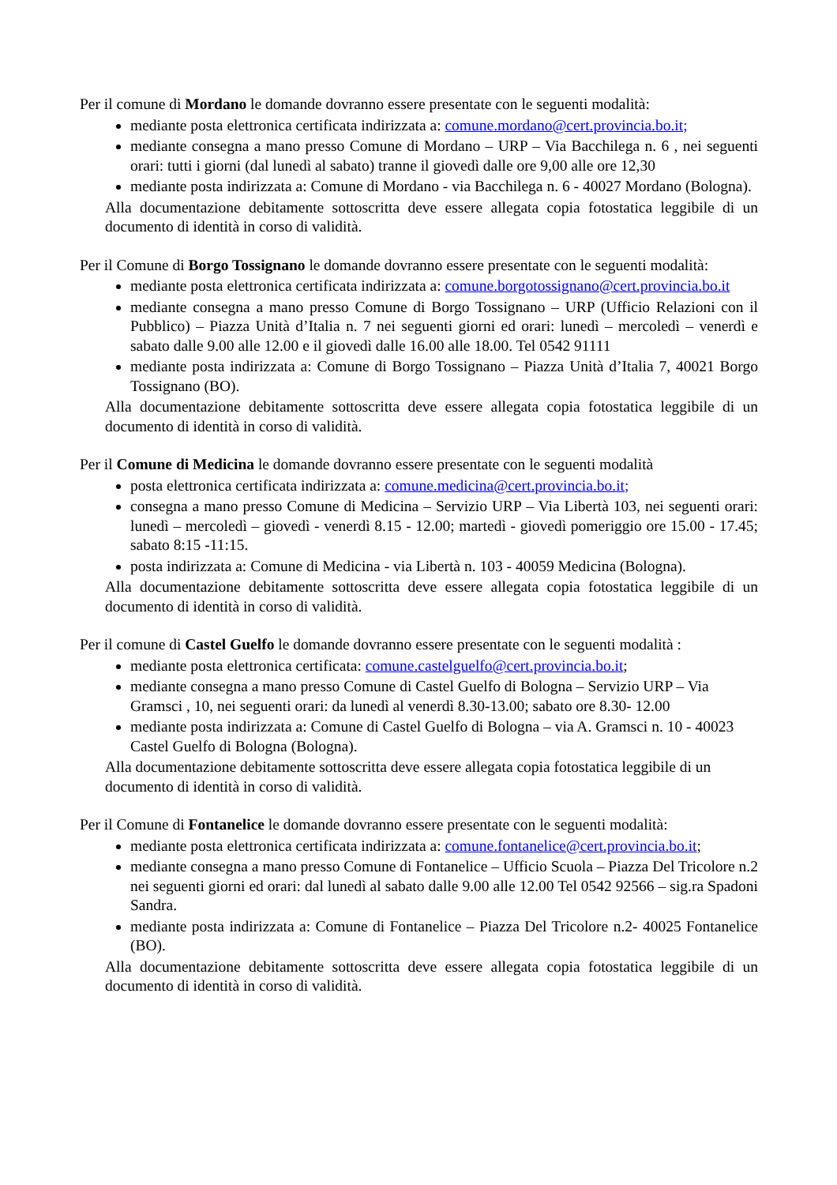Per il comune di Mordano le domande dovranno essere presentate con le seguenti modalità:
mediante posta elettronica certificata indirizzata a: comune.mordano@cert.provincia.bo.it;
mediante consegna a mano presso Comune di Mordano – URP – Via Bacchilega n. 6 , nei seguenti orari: tutti i giorni (dal lunedì al sabato) tranne il giovedì dalle ore 9,00 alle ore 12,30
mediante posta indirizzata a: Comune di Mordano - via Bacchilega n. 6 - 40027 Mordano (Bologna).
Alla documentazione debitamente sottoscritta deve essere allegata copia fotostatica leggibile di un documento di identità in corso di validità.
Per il Comune di Borgo Tossignano le domande dovranno essere presentate con le seguenti modalità:
mediante posta elettronica certificata indirizzata a: comune.borgotossignano@cert.provincia.bo.it
mediante consegna a mano presso Comune di Borgo Tossignano – URP (Ufficio Relazioni con il Pubblico) – Piazza Unità d’Italia n. 7 nei seguenti giorni ed orari: lunedì – mercoledì – venerdì e sabato dalle 9.00 alle 12.00 e il giovedì dalle 16.00 alle 18.00. Tel 0542 91111
mediante posta indirizzata a: Comune di Borgo Tossignano – Piazza Unità d’Italia 7, 40021 Borgo Tossignano (BO).
Alla documentazione debitamente sottoscritta deve essere allegata copia fotostatica leggibile di un documento di identità in corso di validità.
Per il Comune di Medicina le domande dovranno essere presentate con le seguenti modalità
posta elettronica certificata indirizzata a: comune.medicina@cert.provincia.bo.it;
consegna a mano presso Comune di Medicina – Servizio URP – Via Libertà 103, nei seguenti orari: lunedì – mercoledì – giovedì - venerdì 8.15 - 12.00; martedì - giovedì pomeriggio ore 15.00 - 17.45; sabato 8:15 -11:15.
posta indirizzata a: Comune di Medicina - via Libertà n. 103 - 40059 Medicina (Bologna).
Alla documentazione debitamente sottoscritta deve essere allegata copia fotostatica leggibile di un documento di identità in corso di validità.
Per il comune di Castel Guelfo le domande dovranno essere presentate con le seguenti modalità :
mediante posta elettronica certificata: comune.castelguelfo@cert.provincia.bo.it;
mediante consegna a mano presso Comune di Castel Guelfo di Bologna – Servizio URP – Via Gramsci , 10, nei seguenti orari: da lunedì al venerdì 8.30-13.00; sabato ore 8.30- 12.00
mediante posta indirizzata a: Comune di Castel Guelfo di Bologna – via A. Gramsci n. 10 - 40023 Castel Guelfo di Bologna (Bologna).
Alla documentazione debitamente sottoscritta deve essere allegata copia fotostatica leggibile di un documento di identità in corso di validità.
Per il Comune di Fontanelice le domande dovranno essere presentate con le seguenti modalità:
mediante posta elettronica certificata indirizzata a: comune.fontanelice@cert.provincia.bo.it;
mediante consegna a mano presso Comune di Fontanelice – Ufficio Scuola – Piazza Del Tricolore n.2 nei seguenti giorni ed orari: dal lunedì al sabato dalle 9.00 alle 12.00 Tel 0542 92566 – sig.ra Spadoni Sandra.
mediante posta indirizzata a: Comune di Fontanelice – Piazza Del Tricolore n.2- 40025 Fontanelice (BO).
Alla documentazione debitamente sottoscritta deve essere allegata copia fotostatica leggibile di un documento di identità in corso di validità.